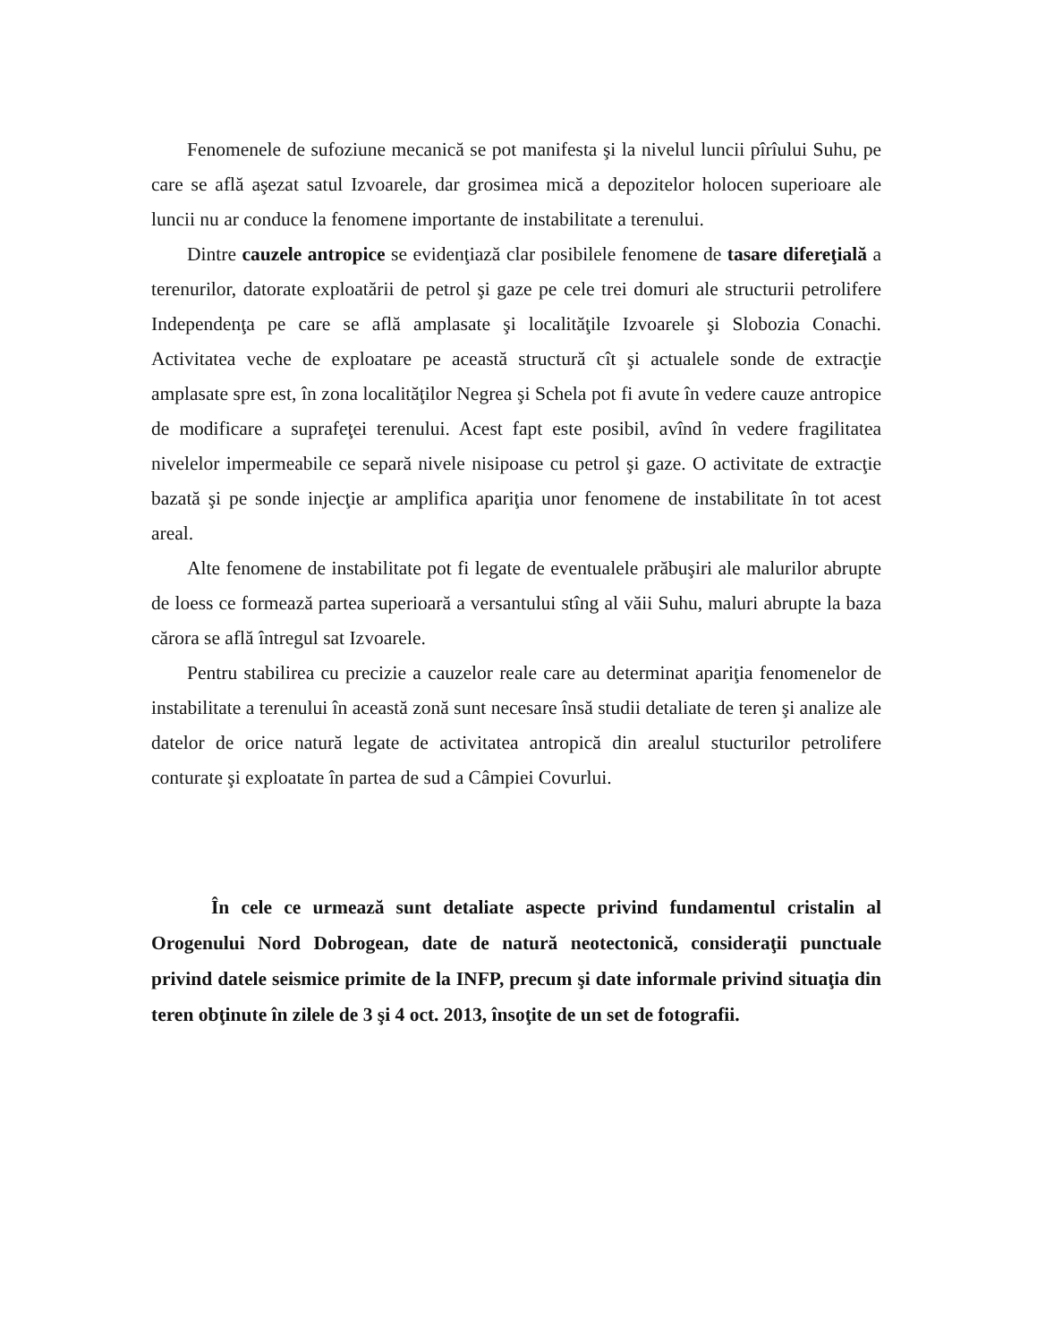Fenomenele de sufoziune mecanică se pot manifesta şi la nivelul luncii pîrîului Suhu, pe care se află aşezat satul Izvoarele, dar grosimea mică a depozitelor holocen superioare ale luncii nu ar conduce la fenomene importante de instabilitate a terenului.
Dintre cauzele antropice se evidenţiază clar posibilele fenomene de tasare difereţială a terenurilor, datorate exploatării de petrol şi gaze pe cele trei domuri ale structurii petrolifere Independenţa pe care se află amplasate şi localităţile Izvoarele şi Slobozia Conachi. Activitatea veche de exploatare pe această structură cît şi actualele sonde de extracţie amplasate spre est, în zona localităţilor Negrea şi Schela pot fi avute în vedere cauze antropice de modificare a suprafeţei terenului. Acest fapt este posibil, avînd în vedere fragilitatea nivelelor impermeabile ce separă nivele nisipoase cu petrol şi gaze. O activitate de extracţie bazată şi pe sonde injecţie ar amplifica apariţia unor fenomene de instabilitate în tot acest areal.
Alte fenomene de instabilitate pot fi legate de eventualele prăbuşiri ale malurilor abrupte de loess ce formează partea superioară a versantului stîng al văii Suhu, maluri abrupte la baza cărora se află întregul sat Izvoarele.
Pentru stabilirea cu precizie a cauzelor reale care au determinat apariţia fenomenelor de instabilitate a terenului în această zonă sunt necesare însă studii detaliate de teren şi analize ale datelor de orice natură legate de activitatea antropică din arealul stucturilor petrolifere conturate şi exploatate în partea de sud a Câmpiei Covurlui.
În cele ce urmează sunt detaliate aspecte privind fundamentul cristalin al Orogenului Nord Dobrogean, date de natură neotectonică, consideraţii punctuale privind datele seismice primite de la INFP, precum şi date informale privind situaţia din teren obţinute în zilele de 3 şi 4 oct. 2013, însoţite de un set de fotografii.